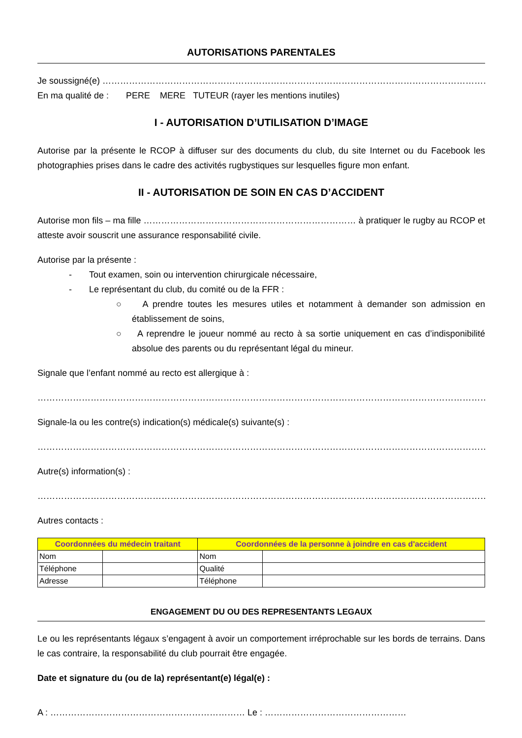AUTORISATIONS PARENTALES
Je soussigné(e) ……………………………………………………………………………………………………………………………………
En ma qualité de : PERE MERE TUTEUR (rayer les mentions inutiles)
I - AUTORISATION D’UTILISATION D’IMAGE
Autorise par la présente le RCOP à diffuser sur des documents du club, du site Internet ou du Facebook les photographies prises dans le cadre des activités rugbystiques sur lesquelles figure mon enfant.
II - AUTORISATION DE SOIN EN CAS D’ACCIDENT
Autorise mon fils – ma fille ……………………………………………………………… à pratiquer le rugby au RCOP et atteste avoir souscrit une assurance responsabilité civile.
Autorise par la présente :
- Tout examen, soin ou intervention chirurgicale nécessaire,
- Le représentant du club, du comité ou de la FFR :
○ A prendre toutes les mesures utiles et notamment à demander son admission en établissement de soins,
○ A reprendre le joueur nommé au recto à sa sortie uniquement en cas d’indisponibilité absolue des parents ou du représentant légal du mineur.
Signale que l’enfant nommé au recto est allergique à :
…………………………………………………………………………………………………………………………………………………………
Signale-la ou les contre(s) indication(s) médicale(s) suivante(s) :
…………………………………………………………………………………………………………………………………………………………
Autre(s) information(s) :
…………………………………………………………………………………………………………………………………………………………
Autres contacts :
| Coordonnées du médecin traitant | | Coordonnées de la personne à joindre en cas d'accident | |
| --- | --- | --- | --- |
| Nom | | Nom | |
| Téléphone | | Qualité | |
| Adresse | | Téléphone | |
ENGAGEMENT DU OU DES REPRESENTANTS LEGAUX
Le ou les représentants légaux s’engagent à avoir un comportement irréprochable sur les bords de terrains. Dans le cas contraire, la responsabilité du club pourrait être engagée.
Date et signature du (ou de la) représentant(e) légal(e) :
A : ………………………………………………………… Le : …………………………………………